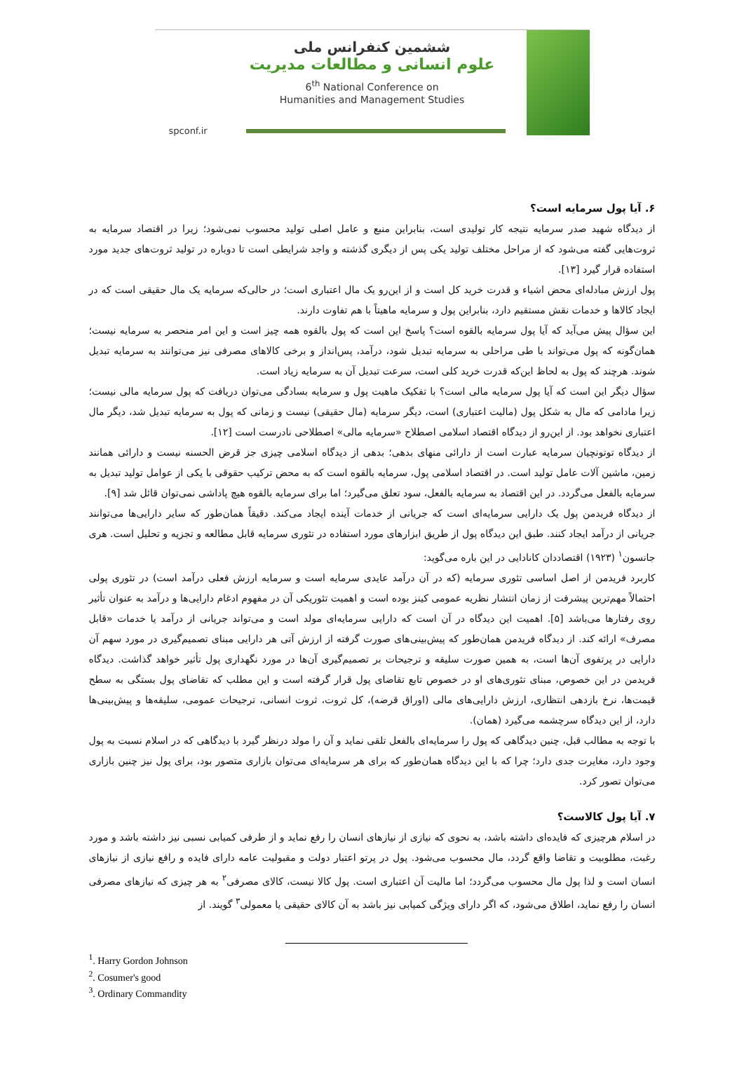ششمین کنفرانس ملی
علوم انسانی و مطالعات مدیریت
6<sup>th</sup> National Conference on
Humanities and Management Studies
spconf.ir
۶. آیا پول سرمایه است؟
از دیدگاه شهید صدر سرمایه نتیجه کار تولیدی است، بنابراین منبع و عامل اصلی تولید محسوب نمی‌شود؛ زیرا در اقتصاد سرمایه به ثروت‌هایی گفته می‌شود که از مراحل مختلف تولید یکی پس از دیگری گذشته و واجد شرایطی است تا دوباره در تولید ثروت‌های جدید مورد استفاده قرار گیرد [۱۳].
پول ارزش مبادله‌ای محض اشیاء و قدرت خرید کل است و از این‌رو یک مال اعتباری است؛ در حالی‌که سرمایه یک مال حقیقی است که در ایجاد کالاها و خدمات نقش مستقیم دارد، بنابراین پول و سرمایه ماهیتاً با هم تفاوت دارند.
این سؤال پیش می‌آید که آیا پول سرمایه بالقوه است؟ پاسخ این است که پول بالقوه همه چیز است و این امر منحصر به سرمایه نیست؛ همان‌گونه که پول می‌تواند با طی مراحلی به سرمایه تبدیل شود، درآمد، پس‌انداز و برخی کالاهای مصرفی نیز می‌توانند به سرمایه تبدیل شوند. هرچند که پول به لحاظ این‌که قدرت خرید کلی است، سرعت تبدیل آن به سرمایه زیاد است.
سؤال دیگر این است که آیا پول سرمایه مالی است؟ با تفکیک ماهیت پول و سرمایه بسادگی می‌توان دریافت که پول سرمایه مالی نیست؛ زیرا مادامی که مال به شکل پول (مالیت اعتباری) است، دیگر سرمایه (مال حقیقی) نیست و زمانی که پول به سرمایه تبدیل شد، دیگر مال اعتباری نخواهد بود. از این‌رو از دیدگاه اقتصاد اسلامی اصطلاح «سرمایه مالی» اصطلاحی نادرست است [۱۲].
از دیدگاه توتونچیان سرمایه عبارت است از دارائی منهای بدهی؛ بدهی از دیدگاه اسلامی چیزی جز قرض الحسنه نیست و دارائی همانند زمین، ماشین آلات عامل تولید است. در اقتصاد اسلامی پول، سرمایه بالقوه است که به محض ترکیب حقوقی با یکی از عوامل تولید تبدیل به سرمایه بالفعل می‌گردد. در این اقتصاد به سرمایه بالفعل، سود تعلق می‌گیرد؛ اما برای سرمایه بالقوه هیچ پاداشی نمی‌توان قائل شد [۹].
از دیدگاه فریدمن پول یک دارایی سرمایه‌ای است که جریانی از خدمات آینده ایجاد می‌کند. دقیقاً همان‌طور که سایر دارایی‌ها می‌توانند جریانی از درآمد ایجاد کنند. طبق این دیدگاه پول از طریق ابزارهای مورد استفاده در تئوری سرمایه قابل مطالعه و تجزیه و تحلیل است. هری جانسون<sup>۱</sup> (۱۹۲۳) اقتصاددان کانادایی در این باره می‌گوید:
کاربرد فریدمن از اصل اساسی تئوری سرمایه (که در آن درآمد عایدی سرمایه است و سرمایه ارزش فعلی درآمد است) در تئوری پولی احتمالاً مهم‌ترین پیشرفت از زمان انتشار نظریه عمومی کینز بوده است و اهمیت تئوریکی آن در مفهوم ادغام دارایی‌ها و درآمد به عنوان تأثیر روی رفتارها می‌باشد [۵]. اهمیت این دیدگاه در آن است که دارایی سرمایه‌ای مولد است و می‌تواند جریانی از درآمد یا خدمات «قابل مصرف» ارائه کند. از دیدگاه فریدمن همان‌طور که پیش‌بینی‌های صورت گرفته از ارزش آتی هر دارایی مبنای تصمیم‌گیری در مورد سهم آن دارایی در پرتفوی آن‌ها است، به همین صورت سلیقه و ترجیحات بر تصمیم‌گیری آن‌ها در مورد نگهداری پول تأثیر خواهد گذاشت. دیدگاه فریدمن در این خصوص، مبنای تئوری‌های او در خصوص تابع تقاضای پول قرار گرفته است و این مطلب که تقاضای پول بستگی به سطح قیمت‌ها، نرخ بازدهی انتظاری، ارزش دارایی‌های مالی (اوراق قرضه)، کل ثروت، ثروت انسانی، ترجیحات عمومی، سلیقه‌ها و پیش‌بینی‌ها دارد، از این دیدگاه سرچشمه می‌گیرد (همان).
با توجه به مطالب قبل، چنین دیدگاهی که پول را سرمایه‌ای بالفعل تلقی نماید و آن را مولد درنظر گیرد با دیدگاهی که در اسلام نسبت به پول وجود دارد، مغایرت جدی دارد؛ چرا که با این دیدگاه همان‌طور که برای هر سرمایه‌ای می‌توان بازاری متصور بود، برای پول نیز چنین بازاری می‌توان تصور کرد.
۷. آیا پول کالاست؟
در اسلام هرچیزی که فایده‌ای داشته باشد، به نحوی که نیازی از نیازهای انسان را رفع نماید و از طرفی کمیابی نسبی نیز داشته باشد و مورد رغبت، مطلوبیت و تقاضا واقع گردد، مال محسوب می‌شود. پول در پرتو اعتبار دولت و مقبولیت عامه دارای فایده و رافع نیازی از نیازهای انسان است و لذا پول مال محسوب می‌گردد؛ اما مالیت آن اعتباری است. پول کالا نیست، کالای مصرفی<sup>۲</sup> به هر چیزی که نیازهای مصرفی انسان را رفع نماید، اطلاق می‌شود، که اگر دارای ویژگی کمیابی نیز باشد به آن کالای حقیقی یا معمولی<sup>۳</sup> گویند. از
<sup>1</sup>. Harry Gordon Johnson
<sup>2</sup>. Cosumer's good
<sup>3</sup>. Ordinary Commandity